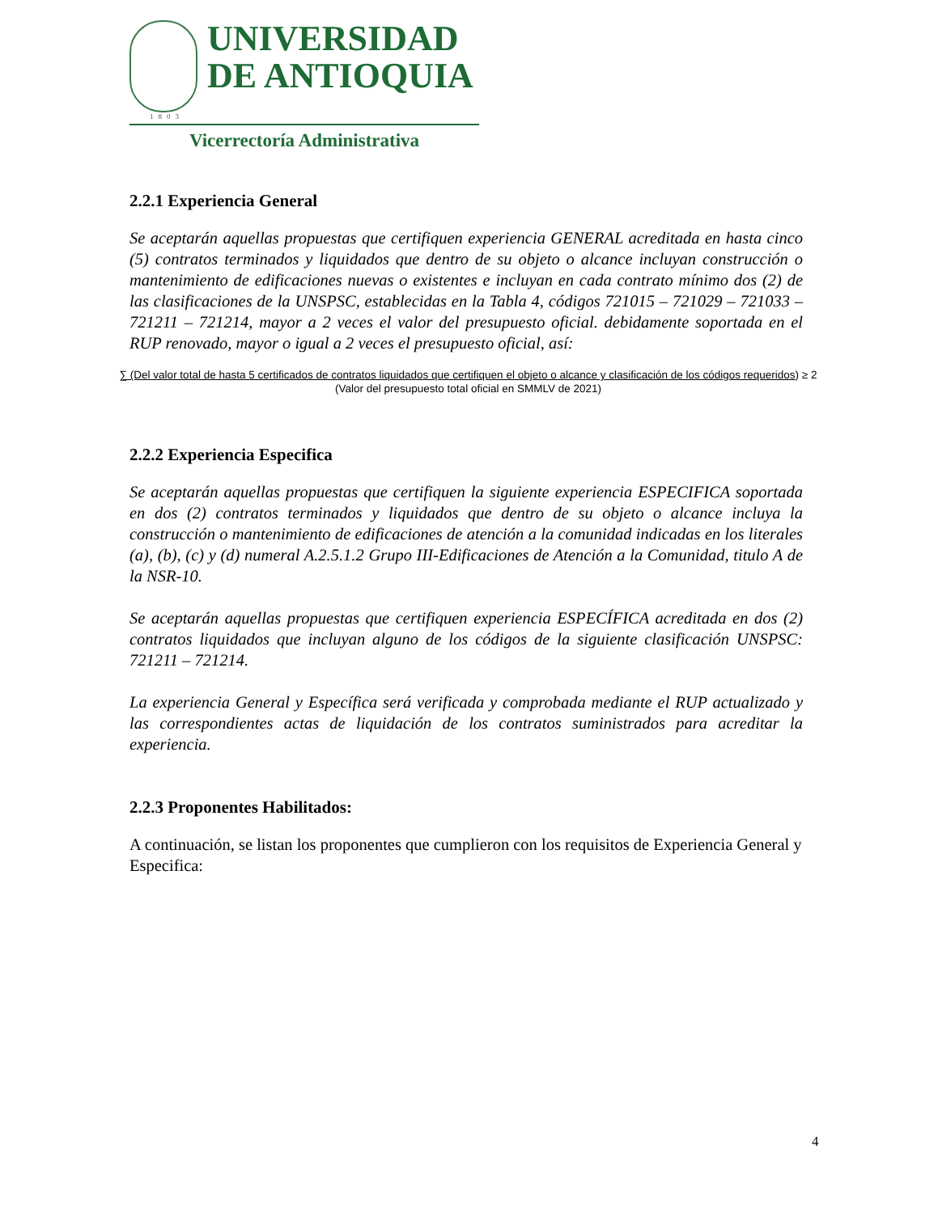UNIVERSIDAD
DE ANTIOQUIA
1803
Vicerrectoría Administrativa
2.2.1 Experiencia General
Se aceptarán aquellas propuestas que certifiquen experiencia GENERAL acreditada en hasta cinco (5) contratos terminados y liquidados que dentro de su objeto o alcance incluyan construcción o mantenimiento de edificaciones nuevas o existentes e incluyan en cada contrato mínimo dos (2) de las clasificaciones de la UNSPSC, establecidas en la Tabla 4, códigos 721015 – 721029 – 721033 – 721211 – 721214, mayor a 2 veces el valor del presupuesto oficial. debidamente soportada en el RUP renovado, mayor o igual a 2 veces el presupuesto oficial, así:
∑ (Del valor total de hasta 5 certificados de contratos liquidados que certifiquen el objeto o alcance y clasificación de los códigos requeridos) ≥ 2
(Valor del presupuesto total oficial en SMMLV de 2021)
2.2.2 Experiencia Especifica
Se aceptarán aquellas propuestas que certifiquen la siguiente experiencia ESPECIFICA soportada en dos (2) contratos terminados y liquidados que dentro de su objeto o alcance incluya la construcción o mantenimiento de edificaciones de atención a la comunidad indicadas en los literales (a), (b), (c) y (d) numeral A.2.5.1.2 Grupo III-Edificaciones de Atención a la Comunidad, titulo A de la NSR-10.
Se aceptarán aquellas propuestas que certifiquen experiencia ESPECÍFICA acreditada en dos (2) contratos liquidados que incluyan alguno de los códigos de la siguiente clasificación UNSPSC: 721211 – 721214.
La experiencia General y Específica será verificada y comprobada mediante el RUP actualizado y las correspondientes actas de liquidación de los contratos suministrados para acreditar la experiencia.
2.2.3 Proponentes Habilitados:
A continuación, se listan los proponentes que cumplieron con los requisitos de Experiencia General y Especifica:
4